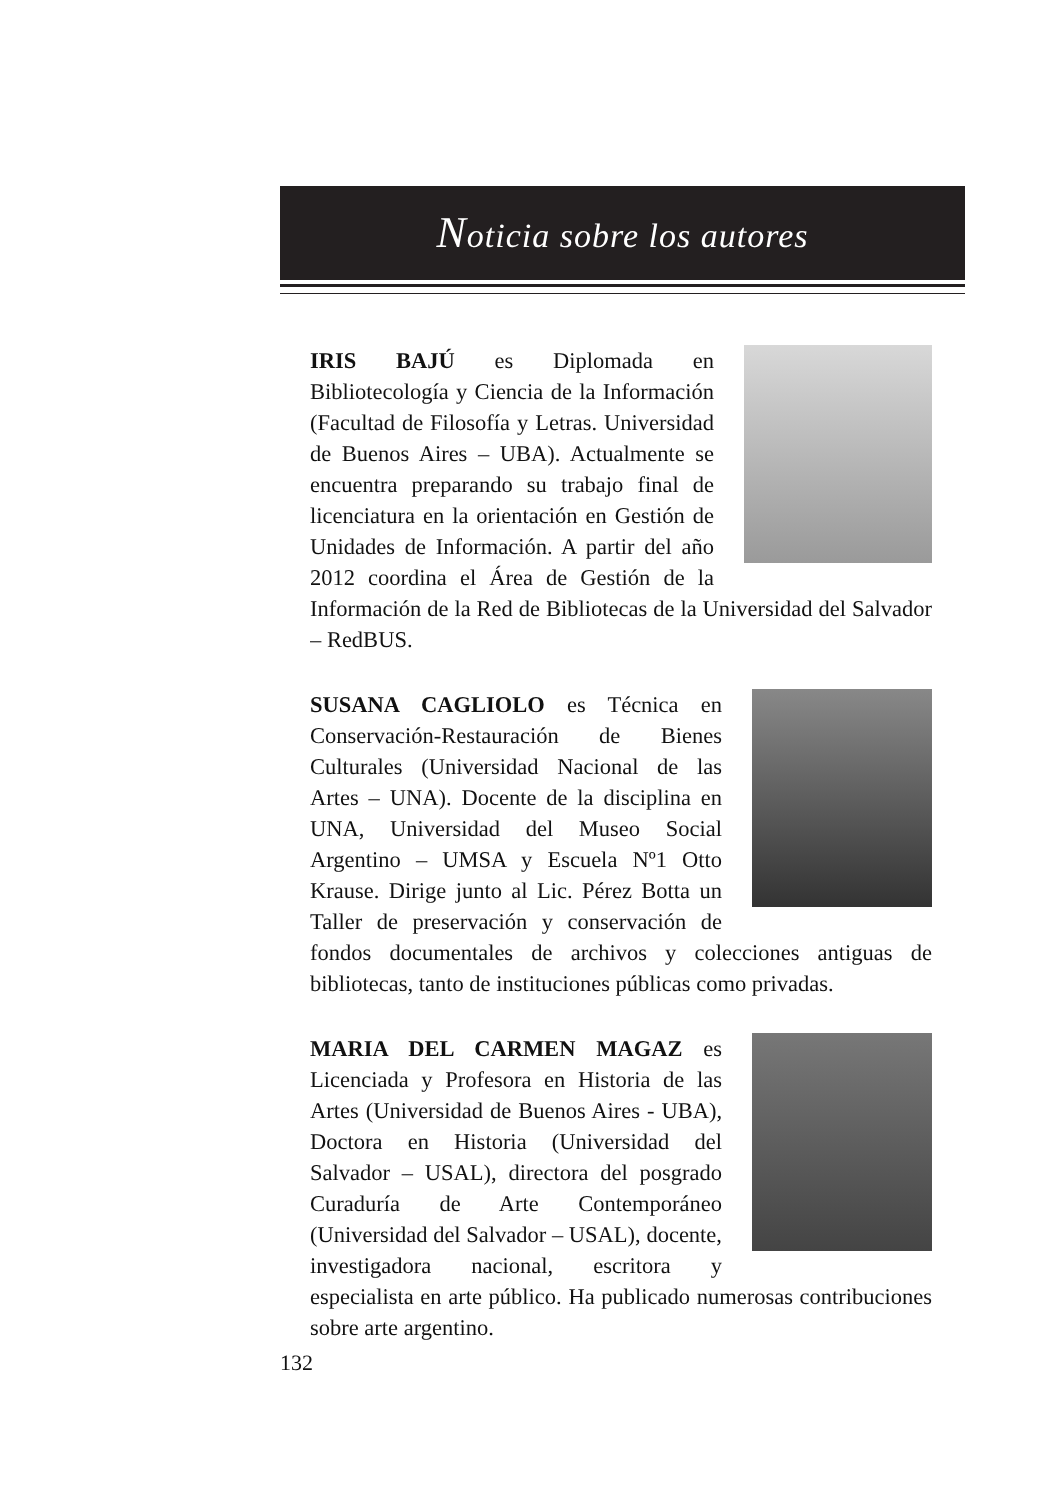Noticia sobre los autores
IRIS BAJÚ es Diplomada en Bibliotecología y Ciencia de la Información (Facultad de Filosofía y Letras. Universidad de Buenos Aires – UBA). Actualmente se encuentra preparando su trabajo final de licenciatura en la orientación en Gestión de Unidades de Información. A partir del año 2012 coordina el Área de Gestión de la Información de la Red de Bibliotecas de la Universidad del Salvador – RedBUS.
SUSANA CAGLIOLO es Técnica en Conservación-Restauración de Bienes Culturales (Universidad Nacional de las Artes – UNA). Docente de la disciplina en UNA, Universidad del Museo Social Argentino – UMSA y Escuela Nº1 Otto Krause. Dirige junto al Lic. Pérez Botta un Taller de preservación y conservación de fondos documentales de archivos y colecciones antiguas de bibliotecas, tanto de instituciones públicas como privadas.
MARIA DEL CARMEN MAGAZ es Licenciada y Profesora en Historia de las Artes (Universidad de Buenos Aires - UBA), Doctora en Historia (Universidad del Salvador – USAL), directora del posgrado Curaduría de Arte Contemporáneo (Universidad del Salvador – USAL), docente, investigadora nacional, escritora y especialista en arte público. Ha publicado numerosas contribuciones sobre arte argentino.
132